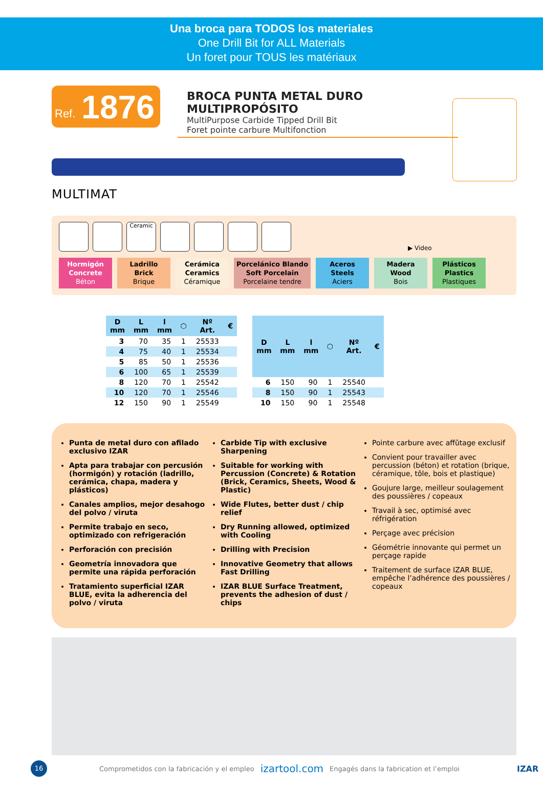Una broca para TODOS los materiales
One Drill Bit for ALL Materials
Un foret pour TOUS les matériaux
Ref. 1876
BROCA PUNTA METAL DURO MULTIPROPÓSITO
MultiPurpose Carbide Tipped Drill Bit
Foret pointe carbure Multifonction
MULTIMAT
Ceramic
▶ Video
Hormigón
Concrete
Béton
Ladrillo
Brick
Brique
Cerámica
Ceramics
Céramique
Porcelánico Blando
Soft Porcelain
Porcelaine tendre
Aceros
Steels
Aciers
Madera
Wood
Bois
Plásticos
Plastics
Plastiques
| D mm | L mm | l mm | ⬡ | Nº Art. | € |
| --- | --- | --- | --- | --- | --- |
| 3 | 70 | 35 | 1 | 25533 | |
| 4 | 75 | 40 | 1 | 25534 | |
| 5 | 85 | 50 | 1 | 25536 | |
| 6 | 100 | 65 | 1 | 25539 | |
| 8 | 120 | 70 | 1 | 25542 | |
| 10 | 120 | 70 | 1 | 25546 | |
| 12 | 150 | 90 | 1 | 25549 | |
| D mm | L mm | l mm | ⬡ | Nº Art. | € |
| --- | --- | --- | --- | --- | --- |
| 6 | 150 | 90 | 1 | 25540 | |
| 8 | 150 | 90 | 1 | 25543 | |
| 10 | 150 | 90 | 1 | 25548 | |
Punta de metal duro con afilado exclusivo IZAR
Apta para trabajar con percusión (hormigón) y rotación (ladrillo, cerámica, chapa, madera y plásticos)
Canales amplios, mejor desahogo del polvo / viruta
Permite trabajo en seco, optimizado con refrigeración
Perforación con precisión
Geometría innovadora que permite una rápida perforación
Tratamiento superficial IZAR BLUE, evita la adherencia del polvo / viruta
Carbide Tip with exclusive Sharpening
Suitable for working with Percussion (Concrete) & Rotation (Brick, Ceramics, Sheets, Wood & Plastic)
Wide Flutes, better dust / chip relief
Dry Running allowed, optimized with Cooling
Drilling with Precision
Innovative Geometry that allows Fast Drilling
IZAR BLUE Surface Treatment, prevents the adhesion of dust / chips
Pointe carbure avec affûtage exclusif
Convient pour travailler avec percussion (béton) et rotation (brique, céramique, tôle, bois et plastique)
Goujure large, meilleur soulagement des poussières / copeaux
Travail à sec, optimisé avec réfrigération
Perçage avec précision
Géométrie innovante qui permet un perçage rapide
Traitement de surface IZAR BLUE, empêche l’adhérence des poussières / copeaux
16
Comprometidos con la fabricación y el empleo izartool.com Engagés dans la fabrication et l’emploi IZAR